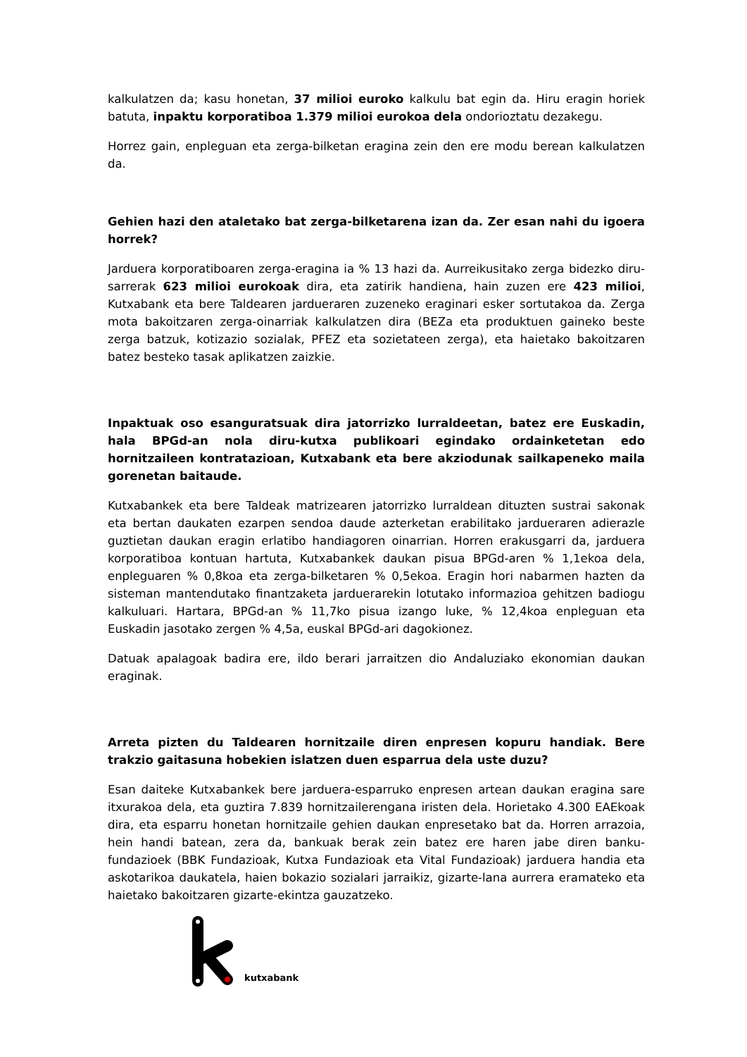kalkulatzen da; kasu honetan, 37 milioi euroko kalkulu bat egin da. Hiru eragin horiek batuta, inpaktu korporatiboa 1.379 milioi eurokoa dela ondorioztatu dezakegu.
Horrez gain, enpleguan eta zerga-bilketan eragina zein den ere modu berean kalkulatzen da.
Gehien hazi den ataletako bat zerga-bilketarena izan da. Zer esan nahi du igoera horrek?
Jarduera korporatiboaren zerga-eragina ia % 13 hazi da. Aurreikusitako zerga bidezko diru-sarrerak 623 milioi eurokoak dira, eta zatirik handiena, hain zuzen ere 423 milioi, Kutxabank eta bere Taldearen jardueraren zuzeneko eraginari esker sortutakoa da. Zerga mota bakoitzaren zerga-oinarriak kalkulatzen dira (BEZa eta produktuen gaineko beste zerga batzuk, kotizazio sozialak, PFEZ eta sozietateen zerga), eta haietako bakoitzaren batez besteko tasak aplikatzen zaizkie.
Inpaktuak oso esanguratsuak dira jatorrizko lurraldeetan, batez ere Euskadin, hala BPGd-an nola diru-kutxa publikoari egindako ordainketetan edo hornitzaileen kontratazioan, Kutxabank eta bere akziodunak sailkapeneko maila gorenetan baitaude.
Kutxabankek eta bere Taldeak matrizearen jatorrizko lurraldean dituzten sustrai sakonak eta bertan daukaten ezarpen sendoa daude azterketan erabilitako jardueraren adierazle guztietan daukan eragin erlatibo handiagoren oinarrian. Horren erakusgarri da, jarduera korporatiboa kontuan hartuta, Kutxabankek daukan pisua BPGd-aren % 1,1ekoa dela, enpleguaren % 0,8koa eta zerga-bilketaren % 0,5ekoa. Eragin hori nabarmen hazten da sisteman mantendutako finantzaketa jarduerarekin lotutako informazioa gehitzen badiogu kalkuluari. Hartara, BPGd-an % 11,7ko pisua izango luke, % 12,4koa enpleguan eta Euskadin jasotako zergen % 4,5a, euskal BPGd-ari dagokionez.
Datuak apalagoak badira ere, ildo berari jarraitzen dio Andaluziako ekonomian daukan eraginak.
Arreta pizten du Taldearen hornitzaile diren enpresen kopuru handiak. Bere trakzio gaitasuna hobekien islatzen duen esparrua dela uste duzu?
Esan daiteke Kutxabankek bere jarduera-esparruko enpresen artean daukan eragina sare itxurakoa dela, eta guztira 7.839 hornitzailerengana iristen dela. Horietako 4.300 EAEkoak dira, eta esparru honetan hornitzaile gehien daukan enpresetako bat da. Horren arrazoia, hein handi batean, zera da, bankuak berak zein batez ere haren jabe diren banku-fundazioek (BBK Fundazioak, Kutxa Fundazioak eta Vital Fundazioak) jarduera handia eta askotarikoa daukatela, haien bokazio sozialari jarraikiz, gizarte-lana aurrera eramateko eta haietako bakoitzaren gizarte-ekintza gauzatzeko.
kutxabank